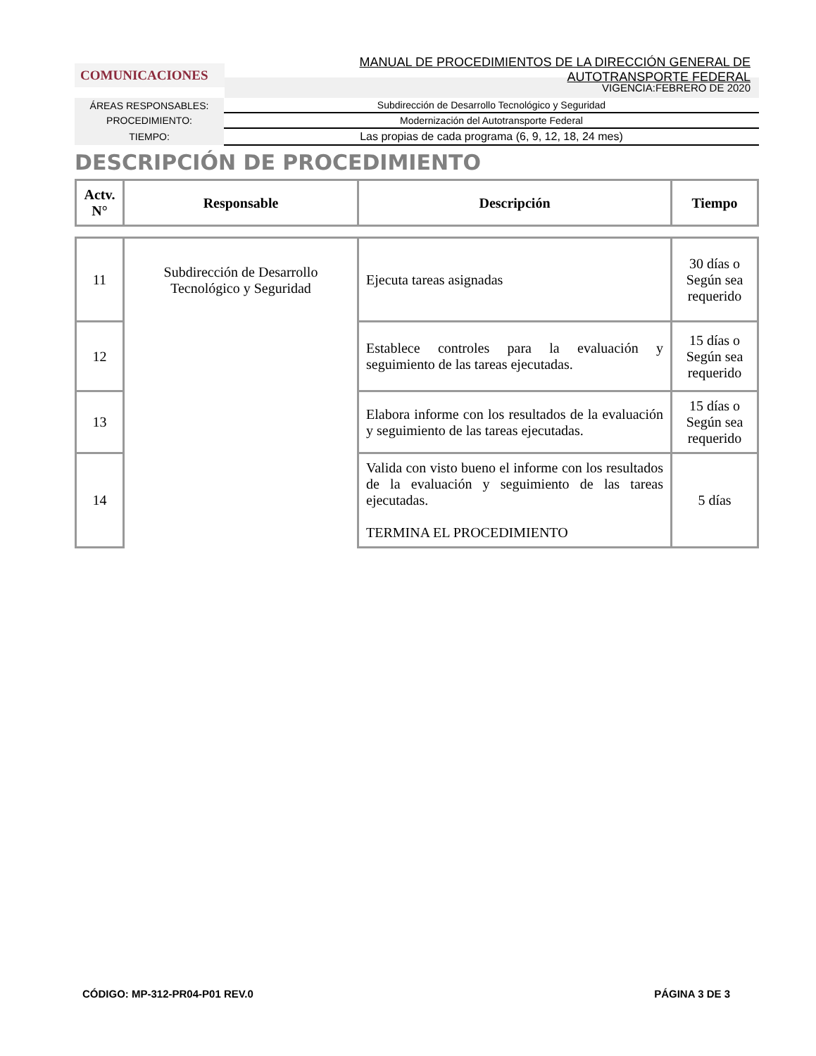MANUAL DE PROCEDIMIENTOS DE LA DIRECCIÓN GENERAL DE AUTOTRANSPORTE FEDERAL
COMUNICACIONES
VIGENCIA:FEBRERO DE 2020
| ÁREAS RESPONSABLES: | Subdirección de Desarrollo Tecnológico y Seguridad |
| PROCEDIMIENTO: | Modernización del Autotransporte Federal |
| TIEMPO: | Las propias de cada programa (6, 9, 12, 18, 24 mes) |
DESCRIPCIÓN DE PROCEDIMIENTO
| Actv. N° | Responsable | Descripción | Tiempo |
| --- | --- | --- | --- |
| 11 | Subdirección de Desarrollo Tecnológico y Seguridad | Ejecuta tareas asignadas | 30 días o Según sea requerido |
| 12 | | Establece controles para la evaluación y seguimiento de las tareas ejecutadas. | 15 días o Según sea requerido |
| 13 | | Elabora informe con los resultados de la evaluación y seguimiento de las tareas ejecutadas. | 15 días o Según sea requerido |
| 14 | | Valida con visto bueno el informe con los resultados de la evaluación y seguimiento de las tareas ejecutadas. TERMINA EL PROCEDIMIENTO | 5 días |
CÓDIGO: MP-312-PR04-P01 REV.0 PÁGINA 3 DE 3